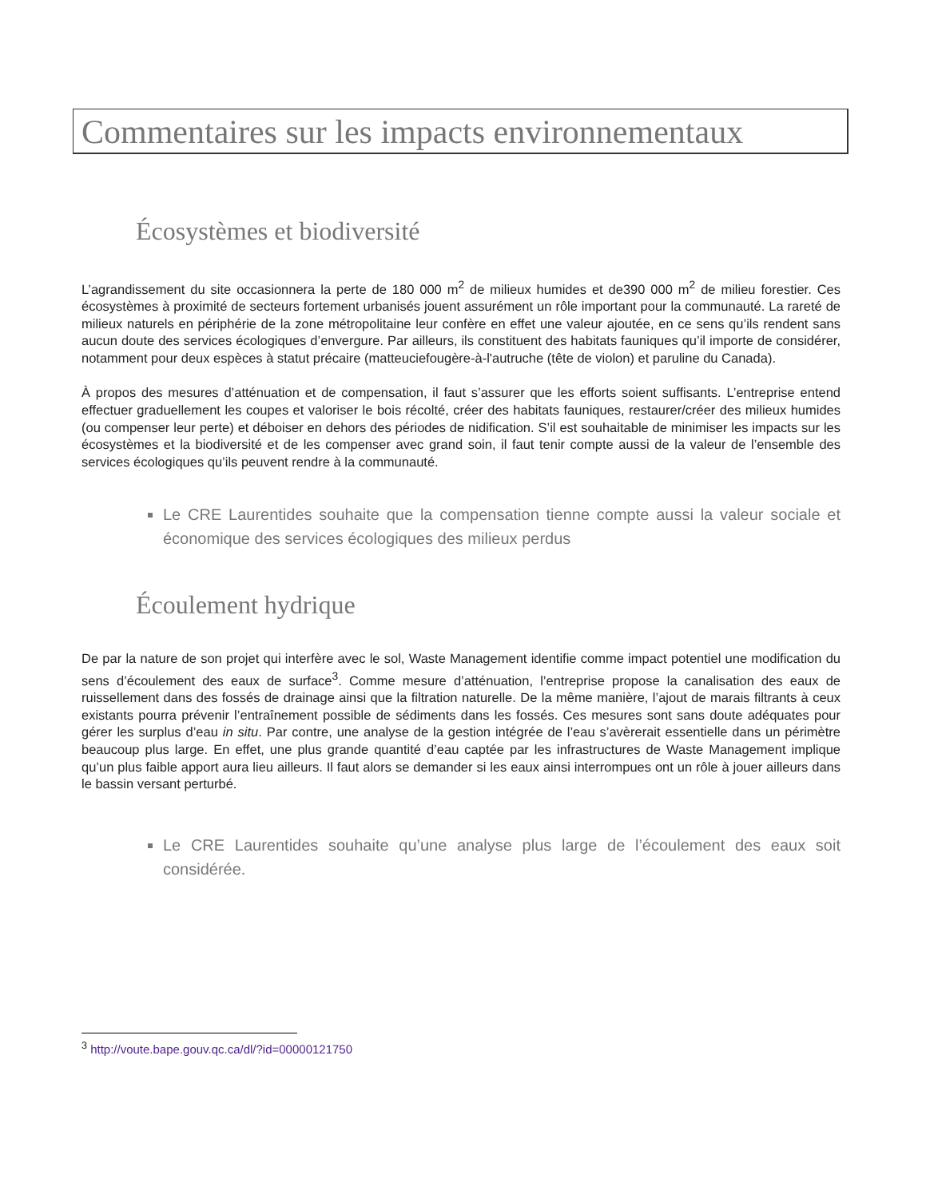Commentaires sur les impacts environnementaux
Écosystèmes et biodiversité
L’agrandissement du site occasionnera la perte de 180 000 m<sup>2</sup> de milieux humides et de390 000 m<sup>2</sup> de milieu forestier. Ces écosystèmes à proximité de secteurs fortement urbanisés jouent assurément un rôle important pour la communauté. La rareté de milieux naturels en périphérie de la zone métropolitaine leur confère en effet une valeur ajoutée, en ce sens qu’ils rendent sans aucun doute des services écologiques d’envergure. Par ailleurs, ils constituent des habitats fauniques qu’il importe de considérer, notamment pour deux espèces à statut précaire (matteuciefougère-à-l'autruche (tête de violon) et paruline du Canada).
À propos des mesures d’atténuation et de compensation, il faut s’assurer que les efforts soient suffisants. L’entreprise entend effectuer graduellement les coupes et valoriser le bois récolté, créer des habitats fauniques, restaurer/créer des milieux humides (ou compenser leur perte) et déboiser en dehors des périodes de nidification. S’il est souhaitable de minimiser les impacts sur les écosystèmes et la biodiversité et de les compenser avec grand soin, il faut tenir compte aussi de la valeur de l’ensemble des services écologiques qu’ils peuvent rendre à la communauté.
Le CRE Laurentides souhaite que la compensation tienne compte aussi la valeur sociale et économique des services écologiques des milieux perdus
Écoulement hydrique
De par la nature de son projet qui interfère avec le sol, Waste Management identifie comme impact potentiel une modification du sens d’écoulement des eaux de surface<sup>3</sup>. Comme mesure d’atténuation, l’entreprise propose la canalisation des eaux de ruissellement dans des fossés de drainage ainsi que la filtration naturelle. De la même manière, l’ajout de marais filtrants à ceux existants pourra prévenir l’entraînement possible de sédiments dans les fossés. Ces mesures sont sans doute adéquates pour gérer les surplus d’eau in situ. Par contre, une analyse de la gestion intégrée de l’eau s’avèrerait essentielle dans un périmètre beaucoup plus large. En effet, une plus grande quantité d’eau captée par les infrastructures de Waste Management implique qu’un plus faible apport aura lieu ailleurs. Il faut alors se demander si les eaux ainsi interrompues ont un rôle à jouer ailleurs dans le bassin versant perturbé.
Le CRE Laurentides souhaite qu’une analyse plus large de l’écoulement des eaux soit considérée.
<sup>3</sup> http://voute.bape.gouv.qc.ca/dl/?id=00000121750